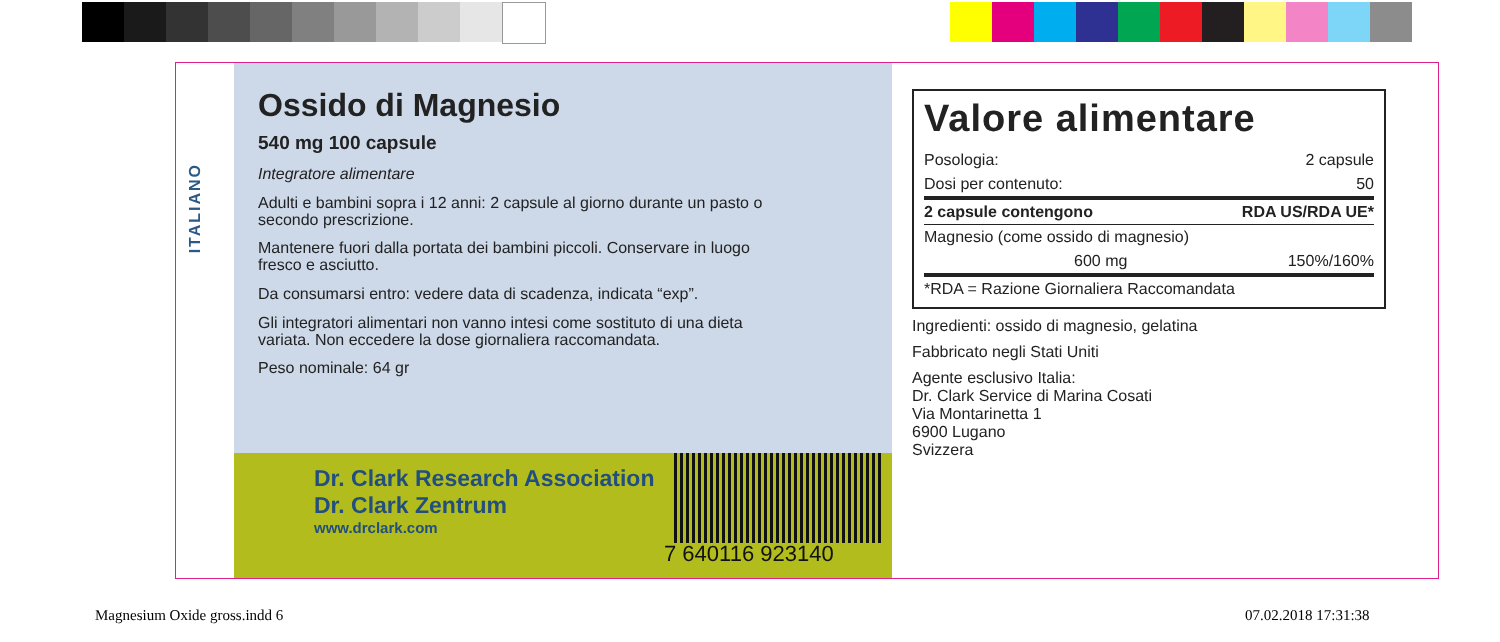ITALIANO
Ossido di Magnesio
540 mg 100 capsule
Integratore alimentare
Adulti e bambini sopra i 12 anni: 2 capsule al giorno durante un pasto o
secondo prescrizione.
Mantenere fuori dalla portata dei bambini piccoli. Conservare in luogo
fresco e asciutto.
Da consumarsi entro: vedere data di scadenza, indicata “exp”.
Gli integratori alimentari non vanno intesi come sostituto di una dieta
variata. Non eccedere la dose giornaliera raccomandata.
Peso nominale: 64 gr
Dr. Clark Research Association
Dr. Clark Zentrum
www.drclark.com
7 640116 923140
Valore alimentare
| Posologia: | 2 capsule |
| Dosi per contenuto: | 50 |
| 2 capsule contengono | RDA US/RDA UE* |
| Magnesio (come ossido di magnesio) | |
| 600 mg | 150%/160% |
| *RDA = Razione Giornaliera Raccomandata | |
Ingredienti: ossido di magnesio, gelatina
Fabbricato negli Stati Uniti
Agente esclusivo Italia:
Dr. Clark Service di Marina Cosati
Via Montarinetta 1
6900 Lugano
Svizzera
Magnesium Oxide gross.indd 6 07.02.2018 17:31:38